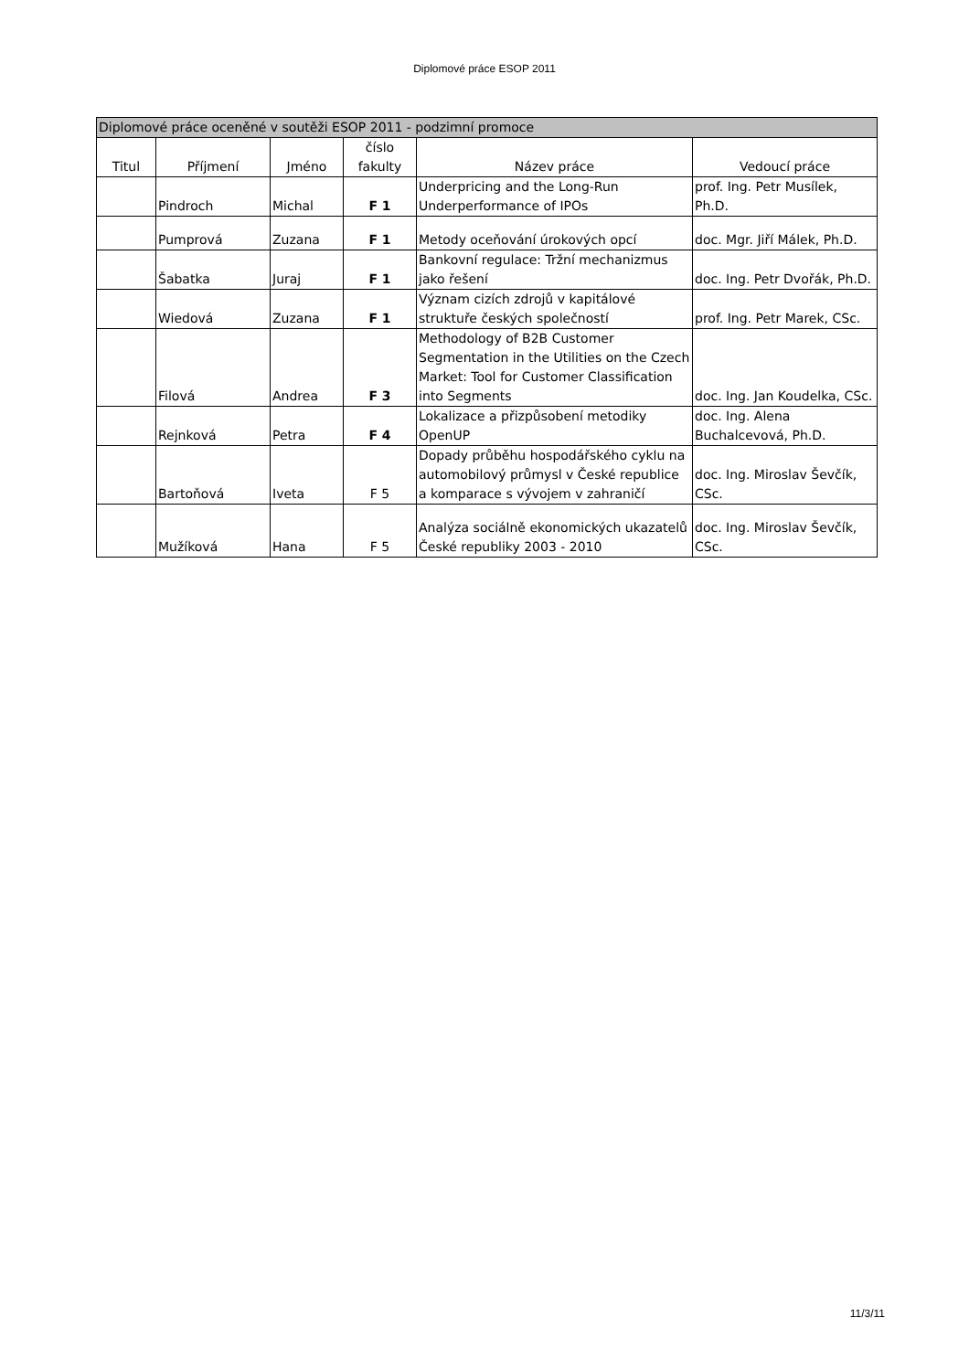Diplomové práce ESOP 2011
| Diplomové práce oceněné v soutěži ESOP 2011 - podzimní promoce | | | | | |
| --- | --- | --- | --- | --- | --- |
| Titul | Příjmení | Jméno | číslo fakulty | Název práce | Vedoucí práce |
| | Pindroch | Michal | F 1 | Underpricing and the Long-Run Underperformance of IPOs | prof. Ing. Petr Musílek, Ph.D. |
| | Pumprová | Zuzana | F 1 | Metody oceňování úrokových opcí | doc. Mgr. Jiří Málek, Ph.D. |
| | Šabatka | Juraj | F 1 | Bankovní regulace: Tržní mechanizmus jako řešení | doc. Ing. Petr Dvořák, Ph.D. |
| | Wiedová | Zuzana | F 1 | Význam cizích zdrojů v kapitálové struktuře českých společností | prof. Ing. Petr Marek, CSc. |
| | Filová | Andrea | F 3 | Methodology of B2B Customer Segmentation in the Utilities on the Czech Market: Tool for Customer Classification into Segments | doc. Ing. Jan Koudelka, CSc. |
| | Rejnková | Petra | F 4 | Lokalizace a přizpůsobení metodiky OpenUP | doc. Ing. Alena Buchalcevová, Ph.D. |
| | Bartoňová | Iveta | F 5 | Dopady průběhu hospodářského cyklu na automobilový průmysl v České republice a komparace s vývojem v zahraničí | doc. Ing. Miroslav Ševčík, CSc. |
| | Mužíková | Hana | F 5 | Analýza sociálně ekonomických ukazatelů České republiky 2003 - 2010 | doc. Ing. Miroslav Ševčík, CSc. |
11/3/11